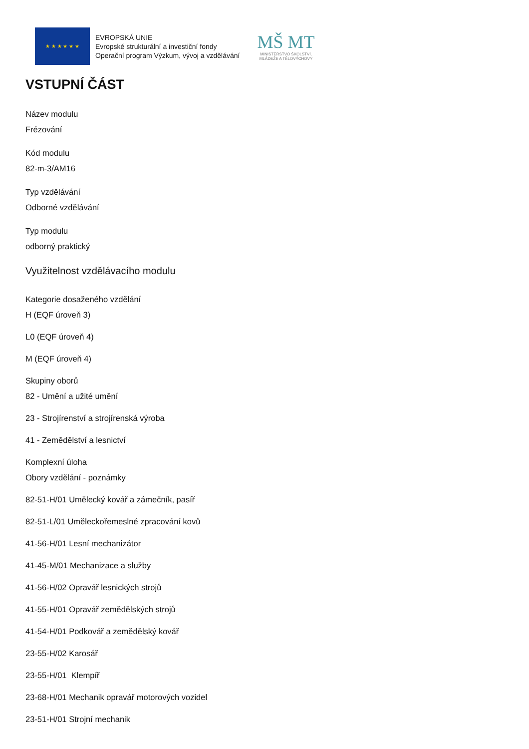★ ★ ★ ★ ★ ★
EVROPSKÁ UNIE
Evropské strukturální a investiční fondy
Operační program Výzkum, vývoj a vzdělávání
MŠ MT
MINISTERSTVO ŠKOLSTVÍ,
MLÁDEŽE A TĚLOVÝCHOVY
VSTUPNÍ ČÁST
Název modulu
Frézování
Kód modulu
82-m-3/AM16
Typ vzdělávání
Odborné vzdělávání
Typ modulu
odborný praktický
Využitelnost vzdělávacího modulu
Kategorie dosaženého vzdělání
H (EQF úroveň 3)
L0 (EQF úroveň 4)
M (EQF úroveň 4)
Skupiny oborů
82 - Umění a užité umění
23 - Strojírenství a strojírenská výroba
41 - Zemědělství a lesnictví
Komplexní úloha
Obory vzdělání - poznámky
82-51-H/01 Umělecký kovář a zámečník, pasíř
82-51-L/01 Uměleckořemeslné zpracování kovů
41-56-H/01 Lesní mechanizátor
41-45-M/01 Mechanizace a služby
41-56-H/02 Opravář lesnických strojů
41-55-H/01 Opravář zemědělských strojů
41-54-H/01 Podkovář a zemědělský kovář
23-55-H/02 Karosář
23-55-H/01 Klempíř
23-68-H/01 Mechanik opravář motorových vozidel
23-51-H/01 Strojní mechanik